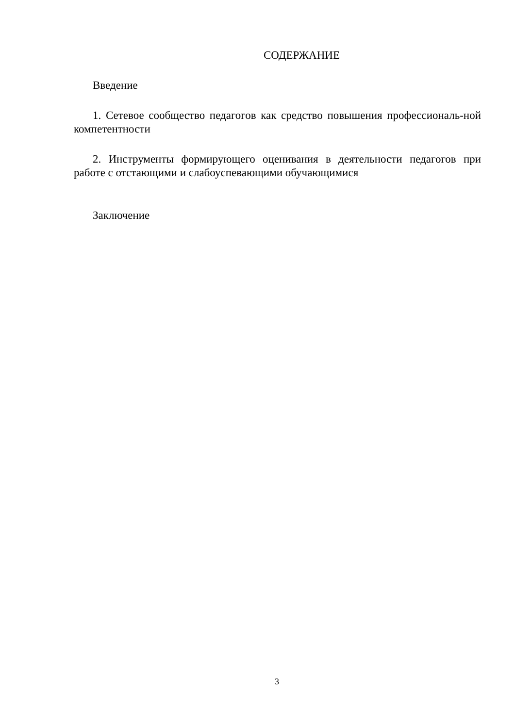СОДЕРЖАНИЕ
Введение
1. Сетевое сообщество педагогов как средство повышения профессиональ-ной компетентности
2. Инструменты формирующего оценивания в деятельности педагогов при работе с отстающими и слабоуспевающими обучающимися
Заключение
3